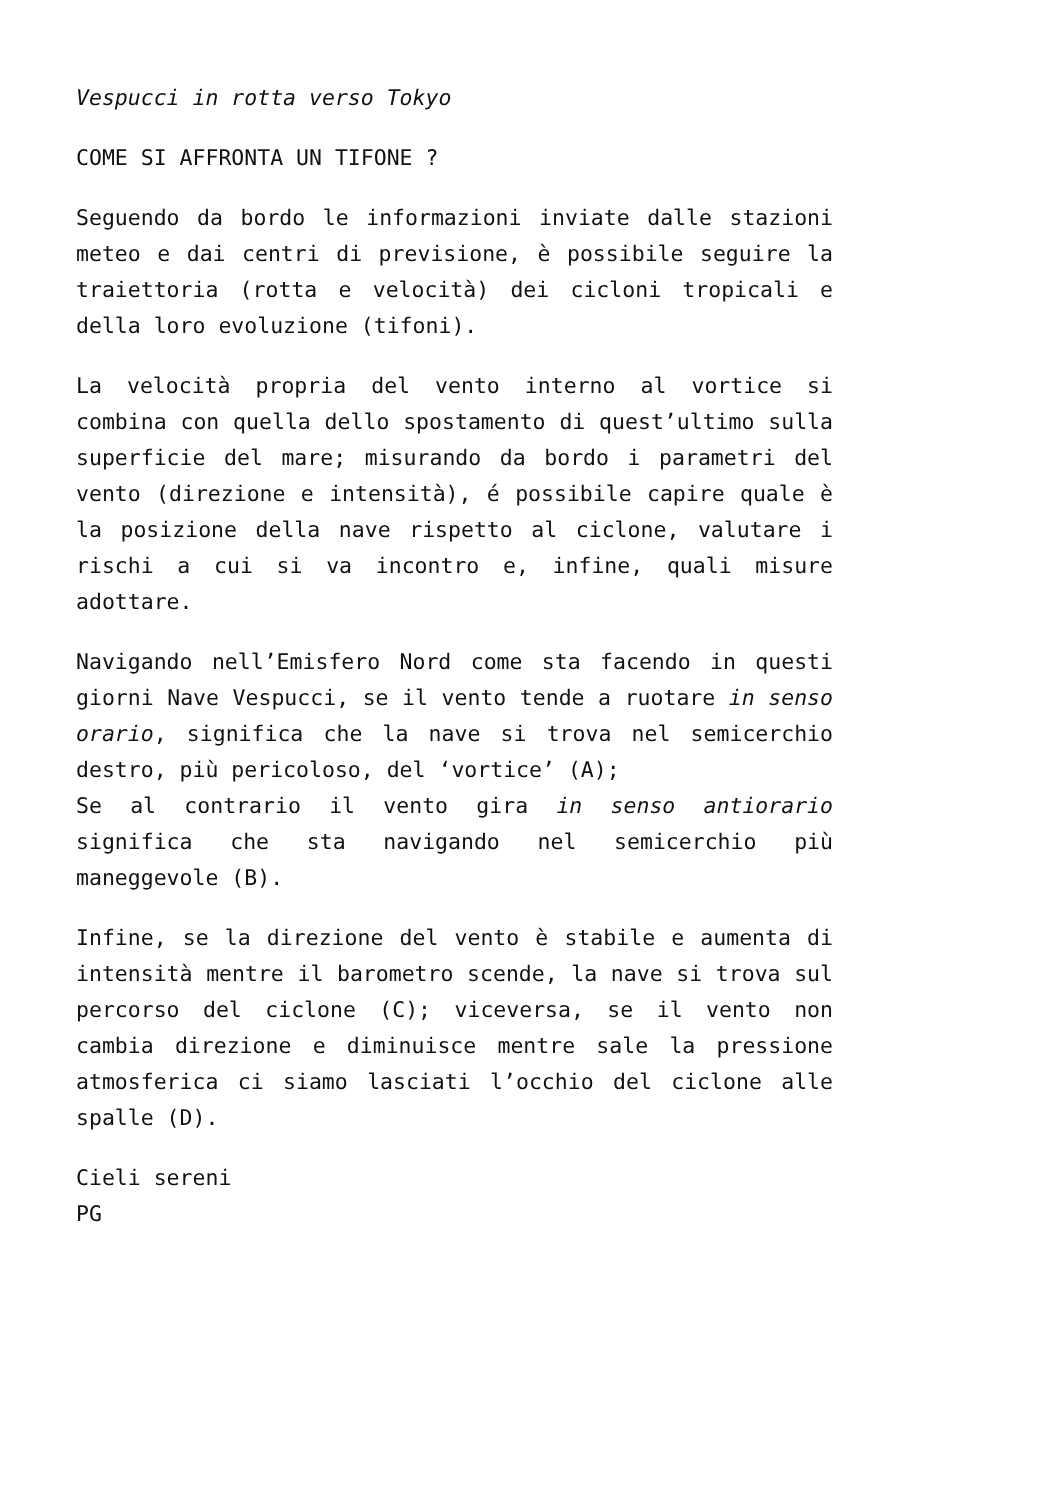Vespucci in rotta verso Tokyo
COME SI AFFRONTA UN TIFONE ?
Seguendo da bordo le informazioni inviate dalle stazioni meteo e dai centri di previsione, è possibile seguire la traiettoria (rotta e velocità) dei cicloni tropicali e della loro evoluzione (tifoni).
La velocità propria del vento interno al vortice si combina con quella dello spostamento di quest’ultimo sulla superficie del mare; misurando da bordo i parametri del vento (direzione e intensità), é possibile capire quale è la posizione della nave rispetto al ciclone, valutare i rischi a cui si va incontro e, infine, quali misure adottare.
Navigando nell’Emisfero Nord come sta facendo in questi giorni Nave Vespucci, se il vento tende a ruotare in senso orario, significa che la nave si trova nel semicerchio destro, più pericoloso, del ‘vortice’ (A);
Se al contrario il vento gira in senso antiorario significa che sta navigando nel semicerchio più maneggevole (B).
Infine, se la direzione del vento è stabile e aumenta di intensità mentre il barometro scende, la nave si trova sul percorso del ciclone (C); viceversa, se il vento non cambia direzione e diminuisce mentre sale la pressione atmosferica ci siamo lasciati l’occhio del ciclone alle spalle (D).
Cieli sereni
PG